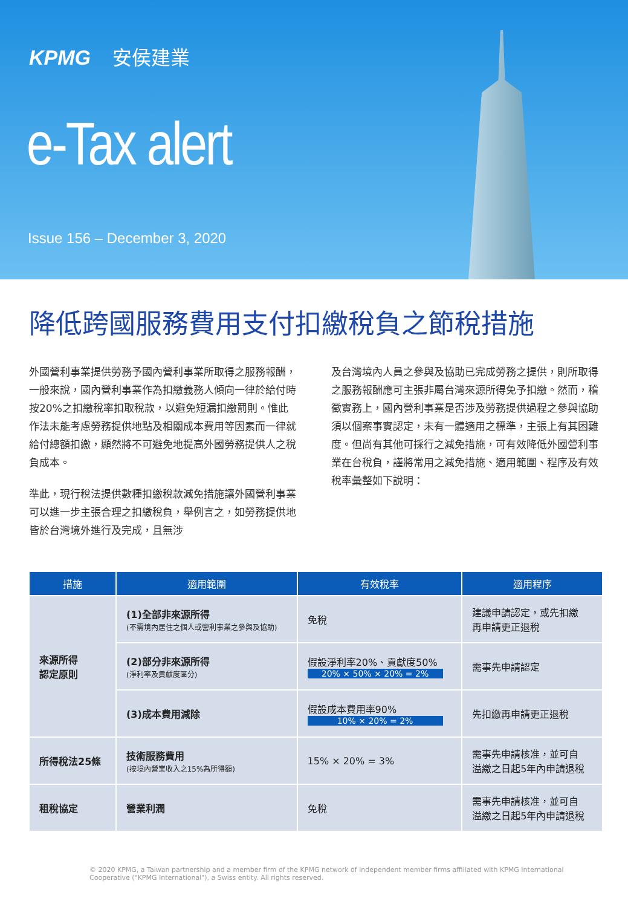KPMG 安侯建業
e-Tax alert
Issue 156 – December 3, 2020
降低跨國服務費用支付扣繳稅負之節稅措施
外國營利事業提供勞務予國內營利事業所取得之服務報酬，一般來說，國內營利事業作為扣繳義務人傾向一律於給付時按20%之扣繳稅率扣取稅款，以避免短漏扣繳罰則。惟此作法未能考慮勞務提供地點及相關成本費用等因素而一律就給付總額扣繳，顯然將不可避免地提高外國勞務提供人之稅負成本。
準此，現行稅法提供數種扣繳稅款減免措施讓外國營利事業可以進一步主張合理之扣繳稅負，舉例言之，如勞務提供地皆於台灣境外進行及完成，且無涉
及台灣境內人員之參與及協助已完成勞務之提供，則所取得之服務報酬應可主張非屬台灣來源所得免予扣繳。然而，稽徵實務上，國內營利事業是否涉及勞務提供過程之參與協助須以個案事實認定，未有一體適用之標準，主張上有其困難度。但尚有其他可採行之減免措施，可有效降低外國營利事業在台稅負，謹將常用之減免措施、適用範圍、程序及有效稅率彙整如下說明：
| 措施 | 適用範圍 | 有效稅率 | 適用程序 |
| --- | --- | --- | --- |
| 來源所得 認定原則 | (1)全部非來源所得 (不需境內居住之個人或營利事業之參與及協助) | 免稅 | 建議申請認定，或先扣繳 再申請更正退稅 |
| | (2)部分非來源所得 (淨利率及貢獻度區分) | 假設淨利率20%、貢獻度50% 20% × 50% × 20% = 2% | 需事先申請認定 |
| | (3)成本費用減除 | 假設成本費用率90% 10% × 20% = 2% | 先扣繳再申請更正退稅 |
| 所得稅法25條 | 技術服務費用 (按境內營業收入之15%為所得額) | 15% × 20% = 3% | 需事先申請核准，並可自 溢繳之日起5年內申請退稅 |
| 租稅協定 | 營業利潤 | 免稅 | 需事先申請核准，並可自 溢繳之日起5年內申請退稅 |
© 2020 KPMG, a Taiwan partnership and a member firm of the KPMG network of independent member firms affiliated with KPMG International Cooperative ("KPMG International"), a Swiss entity. All rights reserved.